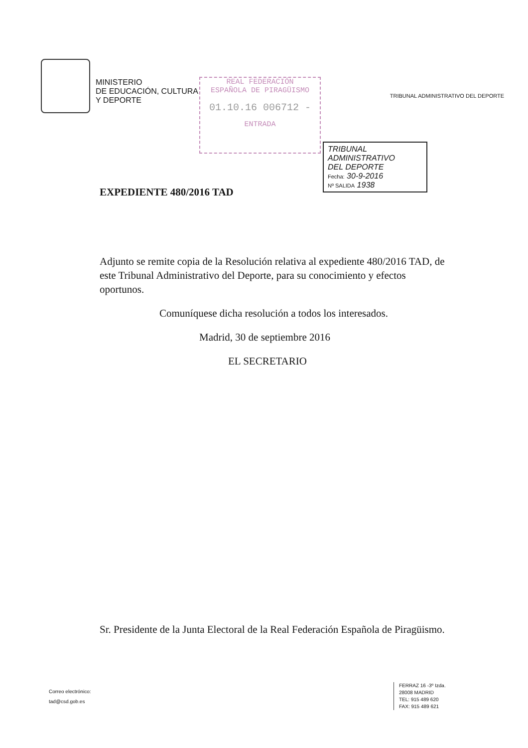MINISTERIO
DE EDUCACIÓN, CULTURA
Y DEPORTE
REAL FEDERACIÓN
ESPAÑOLA DE PIRAGÜISMO
01.10.16 006712 -
ENTRADA
TRIBUNAL ADMINISTRATIVO DEL DEPORTE
TRIBUNAL ADMINISTRATIVO
DEL DEPORTE
Fecha: 30-9-2016
Nº SALIDA 1938
EXPEDIENTE 480/2016 TAD
Adjunto se remite copia de la Resolución relativa al expediente 480/2016 TAD, de este Tribunal Administrativo del Deporte, para su conocimiento y efectos oportunos.
Comuníquese dicha resolución a todos los interesados.
Madrid, 30 de septiembre 2016
EL SECRETARIO
Sr. Presidente de la Junta Electoral de la Real Federación Española de Piragüismo.
Correo electrónico:
tad@csd.gob.es
FERRAZ 16 -3º Izda.
28008 MADRID
TEL: 915 489 620
FAX: 915 489 621